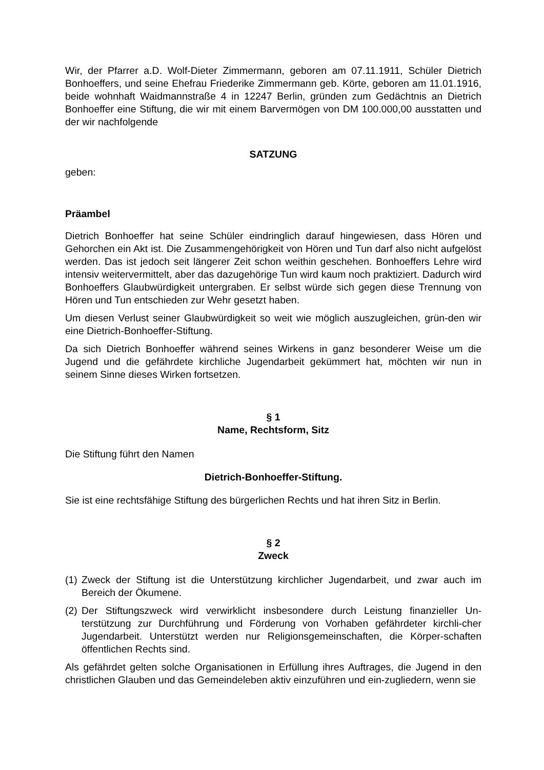Wir, der Pfarrer a.D. Wolf-Dieter Zimmermann, geboren am 07.11.1911, Schüler Dietrich Bonhoeffers, und seine Ehefrau Friederike Zimmermann geb. Körte, geboren am 11.01.1916, beide wohnhaft Waidmannstraße 4 in 12247 Berlin, gründen zum Gedächtnis an Dietrich Bonhoeffer eine Stiftung, die wir mit einem Barvermögen von DM 100.000,00 ausstatten und der wir nachfolgende
SATZUNG
geben:
Präambel
Dietrich Bonhoeffer hat seine Schüler eindringlich darauf hingewiesen, dass Hören und Gehorchen ein Akt ist. Die Zusammengehörigkeit von Hören und Tun darf also nicht aufgelöst werden. Das ist jedoch seit längerer Zeit schon weithin geschehen. Bonhoeffers Lehre wird intensiv weitervermittelt, aber das dazugehörige Tun wird kaum noch praktiziert. Dadurch wird Bonhoeffers Glaubwürdigkeit untergraben. Er selbst würde sich gegen diese Trennung von Hören und Tun entschieden zur Wehr gesetzt haben.
Um diesen Verlust seiner Glaubwürdigkeit so weit wie möglich auszugleichen, grün-den wir eine Dietrich-Bonhoeffer-Stiftung.
Da sich Dietrich Bonhoeffer während seines Wirkens in ganz besonderer Weise um die Jugend und die gefährdete kirchliche Jugendarbeit gekümmert hat, möchten wir nun in seinem Sinne dieses Wirken fortsetzen.
§ 1
Name, Rechtsform, Sitz
Die Stiftung führt den Namen
Dietrich-Bonhoeffer-Stiftung.
Sie ist eine rechtsfähige Stiftung des bürgerlichen Rechts und hat ihren Sitz in Berlin.
§ 2
Zweck
(1) Zweck der Stiftung ist die Unterstützung kirchlicher Jugendarbeit, und zwar auch im Bereich der Ökumene.
(2) Der Stiftungszweck wird verwirklicht insbesondere durch Leistung finanzieller Un-terstützung zur Durchführung und Förderung von Vorhaben gefährdeter kirchli-cher Jugendarbeit. Unterstützt werden nur Religionsgemeinschaften, die Körper-schaften öffentlichen Rechts sind.
Als gefährdet gelten solche Organisationen in Erfüllung ihres Auftrages, die Jugend in den christlichen Glauben und das Gemeindeleben aktiv einzuführen und ein-zugliedern, wenn sie